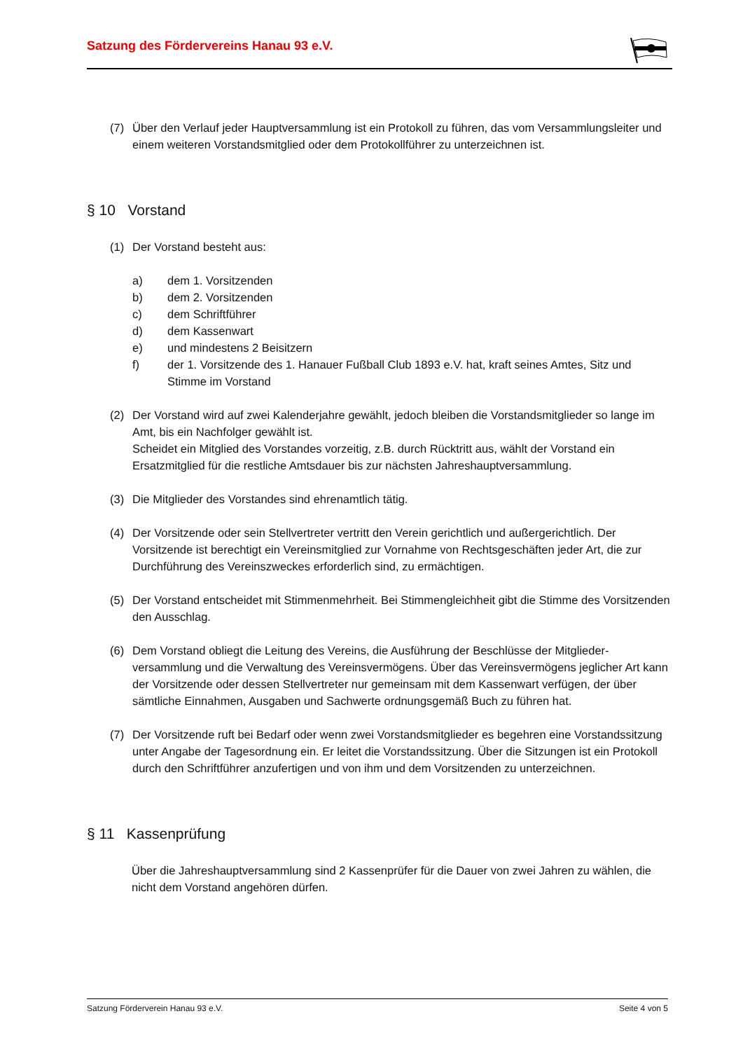Satzung des Fördervereins Hanau 93 e.V.
(7) Über den Verlauf jeder Hauptversammlung ist ein Protokoll zu führen, das vom Versammlungsleiter und einem weiteren Vorstandsmitglied oder dem Protokollführer zu unterzeichnen ist.
§ 10 Vorstand
(1) Der Vorstand besteht aus:
a) dem 1. Vorsitzenden
b) dem 2. Vorsitzenden
c) dem Schriftführer
d) dem Kassenwart
e) und mindestens 2 Beisitzern
f) der 1. Vorsitzende des 1. Hanauer Fußball Club 1893 e.V. hat, kraft seines Amtes, Sitz und Stimme im Vorstand
(2) Der Vorstand wird auf zwei Kalenderjahre gewählt, jedoch bleiben die Vorstandsmitglieder so lange im Amt, bis ein Nachfolger gewählt ist.
Scheidet ein Mitglied des Vorstandes vorzeitig, z.B. durch Rücktritt aus, wählt der Vorstand ein Ersatzmitglied für die restliche Amtsdauer bis zur nächsten Jahreshauptversammlung.
(3) Die Mitglieder des Vorstandes sind ehrenamtlich tätig.
(4) Der Vorsitzende oder sein Stellvertreter vertritt den Verein gerichtlich und außergerichtlich. Der Vorsitzende ist berechtigt ein Vereinsmitglied zur Vornahme von Rechtsgeschäften jeder Art, die zur Durchführung des Vereinszweckes erforderlich sind, zu ermächtigen.
(5) Der Vorstand entscheidet mit Stimmenmehrheit. Bei Stimmengleichheit gibt die Stimme des Vorsitzenden den Ausschlag.
(6) Dem Vorstand obliegt die Leitung des Vereins, die Ausführung der Beschlüsse der Mitglieder-versammlung und die Verwaltung des Vereinsvermögens. Über das Vereinsvermögens jeglicher Art kann der Vorsitzende oder dessen Stellvertreter nur gemeinsam mit dem Kassenwart verfügen, der über sämtliche Einnahmen, Ausgaben und Sachwerte ordnungsgemäß Buch zu führen hat.
(7) Der Vorsitzende ruft bei Bedarf oder wenn zwei Vorstandsmitglieder es begehren eine Vorstandssitzung unter Angabe der Tagesordnung ein. Er leitet die Vorstandssitzung. Über die Sitzungen ist ein Protokoll durch den Schriftführer anzufertigen und von ihm und dem Vorsitzenden zu unterzeichnen.
§ 11 Kassenprüfung
Über die Jahreshauptversammlung sind 2 Kassenprüfer für die Dauer von zwei Jahren zu wählen, die nicht dem Vorstand angehören dürfen.
Satzung Förderverein Hanau 93 e.V. Seite 4 von 5